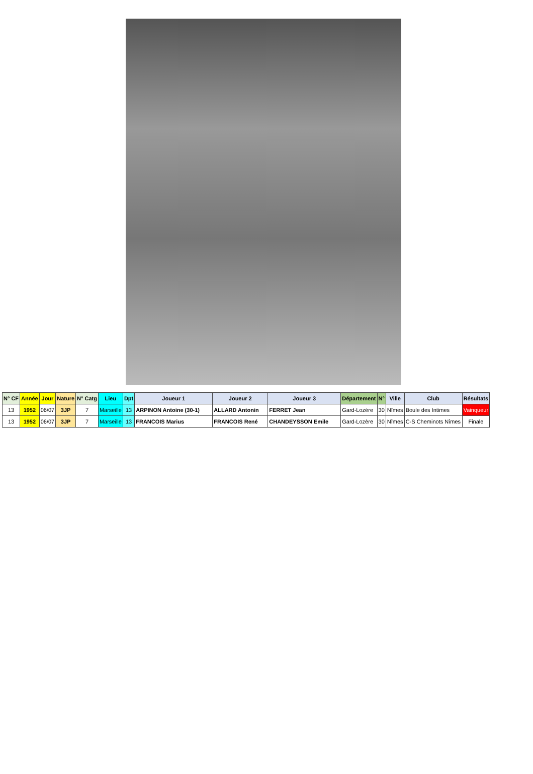| N° CF | Année | Jour | Nature | N° Catg | Lieu | Dpt | Joueur 1 | Joueur 2 | Joueur 3 | Département | N° | Ville | Club | Résultats |
| --- | --- | --- | --- | --- | --- | --- | --- | --- | --- | --- | --- | --- | --- | --- |
| 13 | 1952 | 06/07 | 3JP | 7 | Marseille | 13 | ARPINON Antoine (30-1) | ALLARD Antonin | FERRET Jean | Gard-Lozère | 30 | Nîmes | Boule des Intimes | Vainqueur |
| 13 | 1952 | 06/07 | 3JP | 7 | Marseille | 13 | FRANCOIS Marius | FRANCOIS René | CHANDEYSSON Emile | Gard-Lozère | 30 | Nîmes | C-S Cheminots Nîmes | Finale |